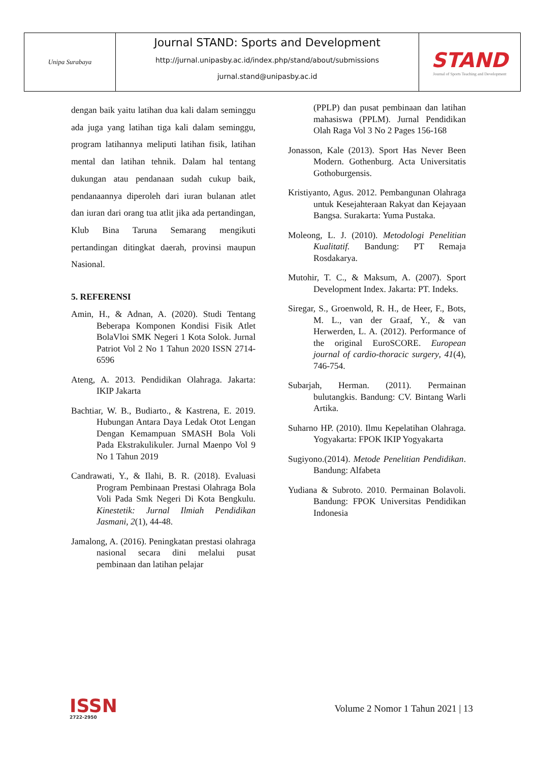Unipa Surabaya
Journal STAND: Sports and Development
http://jurnal.unipasby.ac.id/index.php/stand/about/submissions
jurnal.stand@unipasby.ac.id
STAND
Journal of Sports Teaching and Development
dengan baik yaitu latihan dua kali dalam seminggu ada juga yang latihan tiga kali dalam seminggu, program latihannya meliputi latihan fisik, latihan mental dan latihan tehnik. Dalam hal tentang dukungan atau pendanaan sudah cukup baik, pendanaannya diperoleh dari iuran bulanan atlet dan iuran dari orang tua atlit jika ada pertandingan, Klub Bina Taruna Semarang mengikuti pertandingan ditingkat daerah, provinsi maupun Nasional.
5. REFERENSI
Amin, H., & Adnan, A. (2020). Studi Tentang Beberapa Komponen Kondisi Fisik Atlet BolaVloi SMK Negeri 1 Kota Solok. Jurnal Patriot Vol 2 No 1 Tahun 2020 ISSN 2714-6596
Ateng, A. 2013. Pendidikan Olahraga. Jakarta: IKIP Jakarta
Bachtiar, W. B., Budiarto., & Kastrena, E. 2019. Hubungan Antara Daya Ledak Otot Lengan Dengan Kemampuan SMASH Bola Voli Pada Ekstrakulikuler. Jurnal Maenpo Vol 9 No 1 Tahun 2019
Candrawati, Y., & Ilahi, B. R. (2018). Evaluasi Program Pembinaan Prestasi Olahraga Bola Voli Pada Smk Negeri Di Kota Bengkulu. Kinestetik: Jurnal Ilmiah Pendidikan Jasmani, 2(1), 44-48.
Jamalong, A. (2016). Peningkatan prestasi olahraga nasional secara dini melalui pusat pembinaan dan latihan pelajar
(PPLP) dan pusat pembinaan dan latihan mahasiswa (PPLM). Jurnal Pendidikan Olah Raga Vol 3 No 2 Pages 156-168
Jonasson, Kale (2013). Sport Has Never Been Modern. Gothenburg. Acta Universitatis Gothoburgensis.
Kristiyanto, Agus. 2012. Pembangunan Olahraga untuk Kesejahteraan Rakyat dan Kejayaan Bangsa. Surakarta: Yuma Pustaka.
Moleong, L. J. (2010). Metodologi Penelitian Kualitatif. Bandung: PT Remaja Rosdakarya.
Mutohir, T. C., & Maksum, A. (2007). Sport Development Index. Jakarta: PT. Indeks.
Siregar, S., Groenwold, R. H., de Heer, F., Bots, M. L., van der Graaf, Y., & van Herwerden, L. A. (2012). Performance of the original EuroSCORE. European journal of cardio-thoracic surgery, 41(4), 746-754.
Subarjah, Herman. (2011). Permainan bulutangkis. Bandung: CV. Bintang Warli Artika.
Suharno HP. (2010). Ilmu Kepelatihan Olahraga. Yogyakarta: FPOK IKIP Yogyakarta
Sugiyono.(2014). Metode Penelitian Pendidikan. Bandung: Alfabeta
Yudiana & Subroto. 2010. Permainan Bolavoli. Bandung: FPOK Universitas Pendidikan Indonesia
ISSN
2722-2950
Volume 2 Nomor 1 Tahun 2021 | 13